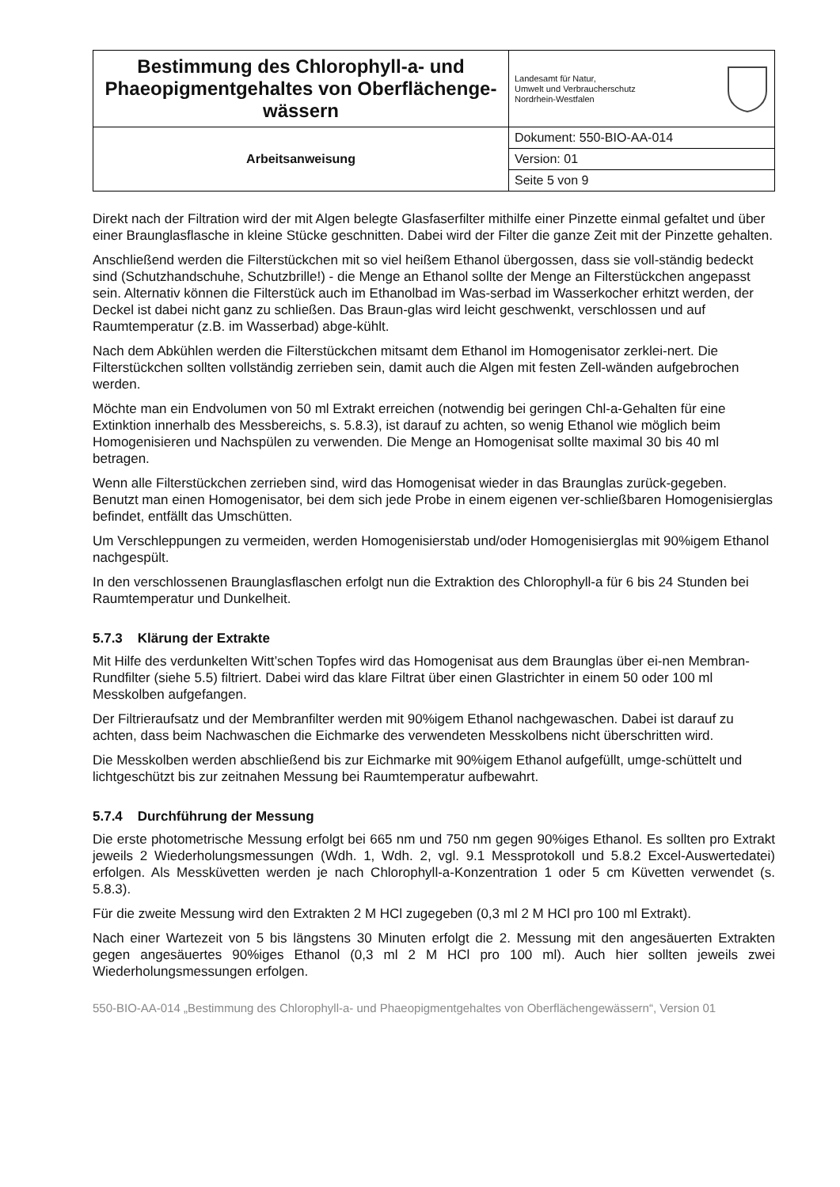| Bestimmung des Chlorophyll-a- und Phaeopigmentgehaltes von Oberflächenge-wässern | Landesamt für Natur, Umwelt und Verbraucherschutz Nordrhein-Westfalen |
| Arbeitsanweisung | Dokument: 550-BIO-AA-014 |
| | Version: 01 |
| | Seite 5 von 9 |
Direkt nach der Filtration wird der mit Algen belegte Glasfaserfilter mithilfe einer Pinzette einmal gefaltet und über einer Braunglasflasche in kleine Stücke geschnitten. Dabei wird der Filter die ganze Zeit mit der Pinzette gehalten.
Anschließend werden die Filterstückchen mit so viel heißem Ethanol übergossen, dass sie voll-ständig bedeckt sind (Schutzhandschuhe, Schutzbrille!) - die Menge an Ethanol sollte der Menge an Filterstückchen angepasst sein. Alternativ können die Filterstück auch im Ethanolbad im Was-serbad im Wasserkocher erhitzt werden, der Deckel ist dabei nicht ganz zu schließen. Das Braun-glas wird leicht geschwenkt, verschlossen und auf Raumtemperatur (z.B. im Wasserbad) abge-kühlt.
Nach dem Abkühlen werden die Filterstückchen mitsamt dem Ethanol im Homogenisator zerklei-nert. Die Filterstückchen sollten vollständig zerrieben sein, damit auch die Algen mit festen Zell-wänden aufgebrochen werden.
Möchte man ein Endvolumen von 50 ml Extrakt erreichen (notwendig bei geringen Chl-a-Gehalten für eine Extinktion innerhalb des Messbereichs, s. 5.8.3), ist darauf zu achten, so wenig Ethanol wie möglich beim Homogenisieren und Nachspülen zu verwenden. Die Menge an Homogenisat sollte maximal 30 bis 40 ml betragen.
Wenn alle Filterstückchen zerrieben sind, wird das Homogenisat wieder in das Braunglas zurück-gegeben. Benutzt man einen Homogenisator, bei dem sich jede Probe in einem eigenen ver-schließbaren Homogenisierglas befindet, entfällt das Umschütten.
Um Verschleppungen zu vermeiden, werden Homogenisierstab und/oder Homogenisierglas mit 90%igem Ethanol nachgespült.
In den verschlossenen Braunglasflaschen erfolgt nun die Extraktion des Chlorophyll-a für 6 bis 24 Stunden bei Raumtemperatur und Dunkelheit.
5.7.3 Klärung der Extrakte
Mit Hilfe des verdunkelten Witt’schen Topfes wird das Homogenisat aus dem Braunglas über ei-nen Membran-Rundfilter (siehe 5.5) filtriert. Dabei wird das klare Filtrat über einen Glastrichter in einem 50 oder 100 ml Messkolben aufgefangen.
Der Filtrieraufsatz und der Membranfilter werden mit 90%igem Ethanol nachgewaschen. Dabei ist darauf zu achten, dass beim Nachwaschen die Eichmarke des verwendeten Messkolbens nicht überschritten wird.
Die Messkolben werden abschließend bis zur Eichmarke mit 90%igem Ethanol aufgefüllt, umge-schüttelt und lichtgeschützt bis zur zeitnahen Messung bei Raumtemperatur aufbewahrt.
5.7.4 Durchführung der Messung
Die erste photometrische Messung erfolgt bei 665 nm und 750 nm gegen 90%iges Ethanol. Es sollten pro Extrakt jeweils 2 Wiederholungsmessungen (Wdh. 1, Wdh. 2, vgl. 9.1 Messprotokoll und 5.8.2 Excel-Auswertedatei) erfolgen. Als Messküvetten werden je nach Chlorophyll-a-Konzentration 1 oder 5 cm Küvetten verwendet (s. 5.8.3).
Für die zweite Messung wird den Extrakten 2 M HCl zugegeben (0,3 ml 2 M HCl pro 100 ml Extrakt).
Nach einer Wartezeit von 5 bis längstens 30 Minuten erfolgt die 2. Messung mit den angesäuerten Extrakten gegen angesäuertes 90%iges Ethanol (0,3 ml 2 M HCl pro 100 ml). Auch hier sollten jeweils zwei Wiederholungsmessungen erfolgen.
550-BIO-AA-014 „Bestimmung des Chlorophyll-a- und Phaeopigmentgehaltes von Oberflächengewässern“, Version 01